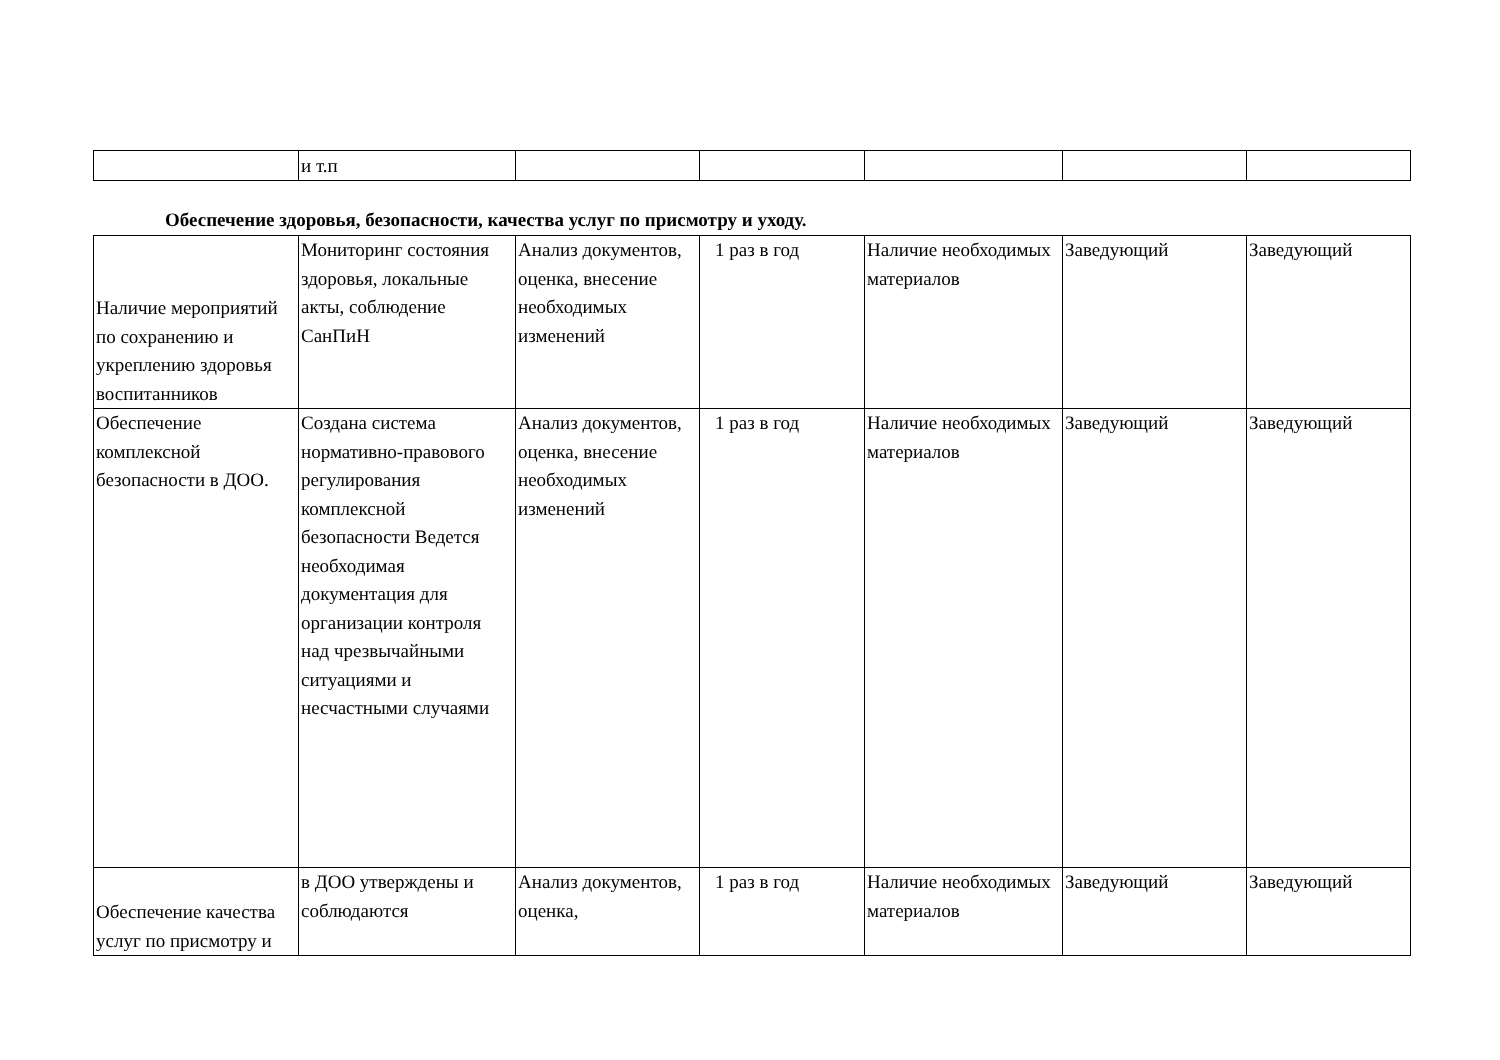| | и т.п | | | | | |
Обеспечение здоровья, безопасности, качества услуг по присмотру и уходу.
| Наличие мероприятий по сохранению и укреплению здоровья воспитанников | Мониторинг состояния здоровья, локальные акты, соблюдение СанПиН | Анализ документов, оценка, внесение необходимых изменений | 1 раз в год | Наличие необходимых материалов | Заведующий | Заведующий |
| Обеспечение комплексной безопасности в ДОО. | Создана система нормативно-правового регулирования комплексной безопасности Ведется необходимая документация для организации контроля над чрезвычайными ситуациями и несчастными случаями | Анализ документов, оценка, внесение необходимых изменений | 1 раз в год | Наличие необходимых материалов | Заведующий | Заведующий |
| Обеспечение качества услуг по присмотру и | в ДОО утверждены и соблюдаются | Анализ документов, оценка, | 1 раз в год | Наличие необходимых материалов | Заведующий | Заведующий |